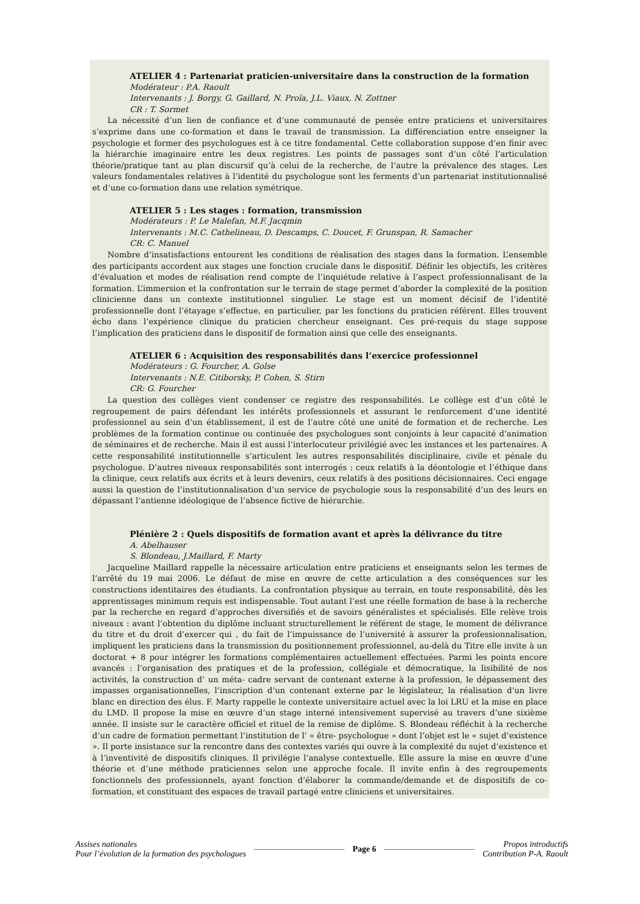ATELIER 4 : Partenariat praticien-universitaire dans la construction de la formation
Modérateur : P.A. Raoult
Intervenants : J. Borgy, G. Gaillard, N. Proïa, J.L. Viaux, N. Zottner
CR : T. Sormet
La nécessité d’un lien de confiance et d’une communauté de pensée entre praticiens et universitaires s’exprime dans une co-formation et dans le travail de transmission. La différenciation entre enseigner la psychologie et former des psychologues est à ce titre fondamental. Cette collaboration suppose d’en finir avec la hiérarchie imaginaire entre les deux registres. Les points de passages sont d’un côté l’articulation théorie/pratique tant au plan discursif qu’à celui de la recherche, de l’autre la prévalence des stages. Les valeurs fondamentales relatives à l’identité du psychologue sont les ferments d’un partenariat institutionnalisé et d’une co-formation dans une relation symétrique.
ATELIER 5 : Les stages : formation, transmission
Modérateurs : P. Le Malefan, M.F. Jacqmin
Intervenants : M.C. Cathelineau, D. Descamps, C. Doucet, F. Grunspan, R. Samacher
CR: C. Manuel
Nombre d’insatisfactions entourent les conditions de réalisation des stages dans la formation. L’ensemble des participants accordent aux stages une fonction cruciale dans le dispositif. Définir les objectifs, les critères d’évaluation et modes de réalisation rend compte de l’inquiétude relative à l’aspect professionnalisant de la formation. L’immersion et la confrontation sur le terrain de stage permet d’aborder la complexité de la position clinicienne dans un contexte institutionnel singulier. Le stage est un moment décisif de l’identité professionnelle dont l’étayage s’effectue, en particulier, par les fonctions du praticien référent. Elles trouvent écho dans l’expérience clinique du praticien chercheur enseignant. Ces pré-requis du stage suppose l’implication des praticiens dans le dispositif de formation ainsi que celle des enseignants.
ATELIER 6 : Acquisition des responsabilités dans l’exercice professionnel
Modérateurs : G. Fourcher, A. Golse
Intervenants : N.E. Citiborsky, P. Cohen, S. Stirn
CR: G. Fourcher
La question des collèges vient condenser ce registre des responsabilités. Le collège est d’un côté le regroupement de pairs défendant les intérêts professionnels et assurant le renforcement d’une identité professionnel au sein d’un établissement, il est de l’autre côté une unité de formation et de recherche. Les problèmes de la formation continue ou continuée des psychologues sont conjoints à leur capacité d’animation de séminaires et de recherche. Mais il est aussi l’interlocuteur privilégié avec les instances et les partenaires. A cette responsabilité institutionnelle s’articulent les autres responsabilités disciplinaire, civile et pénale du psychologue. D’autres niveaux responsabilités sont interrogés : ceux relatifs à la déontologie et l’éthique dans la clinique, ceux relatifs aux écrits et à leurs devenirs, ceux relatifs à des positions décisionnaires. Ceci engage aussi la question de l’institutionnalisation d’un service de psychologie sous la responsabilité d’un des leurs en dépassant l’antienne idéologique de l’absence fictive de hiérarchie.
Plénière 2 : Quels dispositifs de formation avant et après la délivrance du titre
A. Abelhauser
S. Blondeau, J.Maillard, F. Marty
Jacqueline Maillard rappelle la nécessaire articulation entre praticiens et enseignants selon les termes de l’arrêté du 19 mai 2006. Le défaut de mise en œuvre de cette articulation a des conséquences sur les constructions identitaires des étudiants. La confrontation physique au terrain, en toute responsabilité, dès les apprentissages minimum requis est indispensable. Tout autant l’est une réelle formation de base à la recherche par la recherche en regard d’approches diversifiés et de savoirs généralistes et spécialisés. Elle relève trois niveaux : avant l’obtention du diplôme incluant structurellement le référent de stage, le moment de délivrance du titre et du droit d’exercer qui , du fait de l’impuissance de l’université à assurer la professionnalisation, impliquent les praticiens dans la transmission du positionnement professionnel, au-delà du Titre elle invite à un doctorat + 8 pour intégrer les formations complémentaires actuellement effectuées. Parmi les points encore avancés : l’organisation des pratiques et de la profession, collégiale et démocratique, la lisibilité de nos activités, la construction d’ un méta- cadre servant de contenant externe à la profession, le dépassement des impasses organisationnelles, l’inscription d’un contenant externe par le législateur, la réalisation d’un livre blanc en direction des élus. F. Marty rappelle le contexte universitaire actuel avec la loi LRU et la mise en place du LMD. Il propose la mise en œuvre d’un stage interné intensivement supervisé au travers d’une sixième année. Il insiste sur le caractère officiel et rituel de la remise de diplôme. S. Blondeau réfléchit à la recherche d’un cadre de formation permettant l’institution de l’ « être- psychologue » dont l’objet est le « sujet d’existence ». Il porte insistance sur la rencontre dans des contextes variés qui ouvre à la complexité du sujet d’existence et à l’inventivité de dispositifs cliniques. Il privilégie l’analyse contextuelle. Elle assure la mise en œuvre d’une théorie et d’une méthode praticiennes selon une approche focale. Il invite enfin à des regroupements fonctionnels des professionnels, ayant fonction d’élaborer la commande/demande et de dispositifs de co-formation, et constituant des espaces de travail partagé entre cliniciens et universitaires.
Assises nationales
Pour l’évolution de la formation des psychologues
Page 6
Propos introductifs
Contribution P-A. Raoult